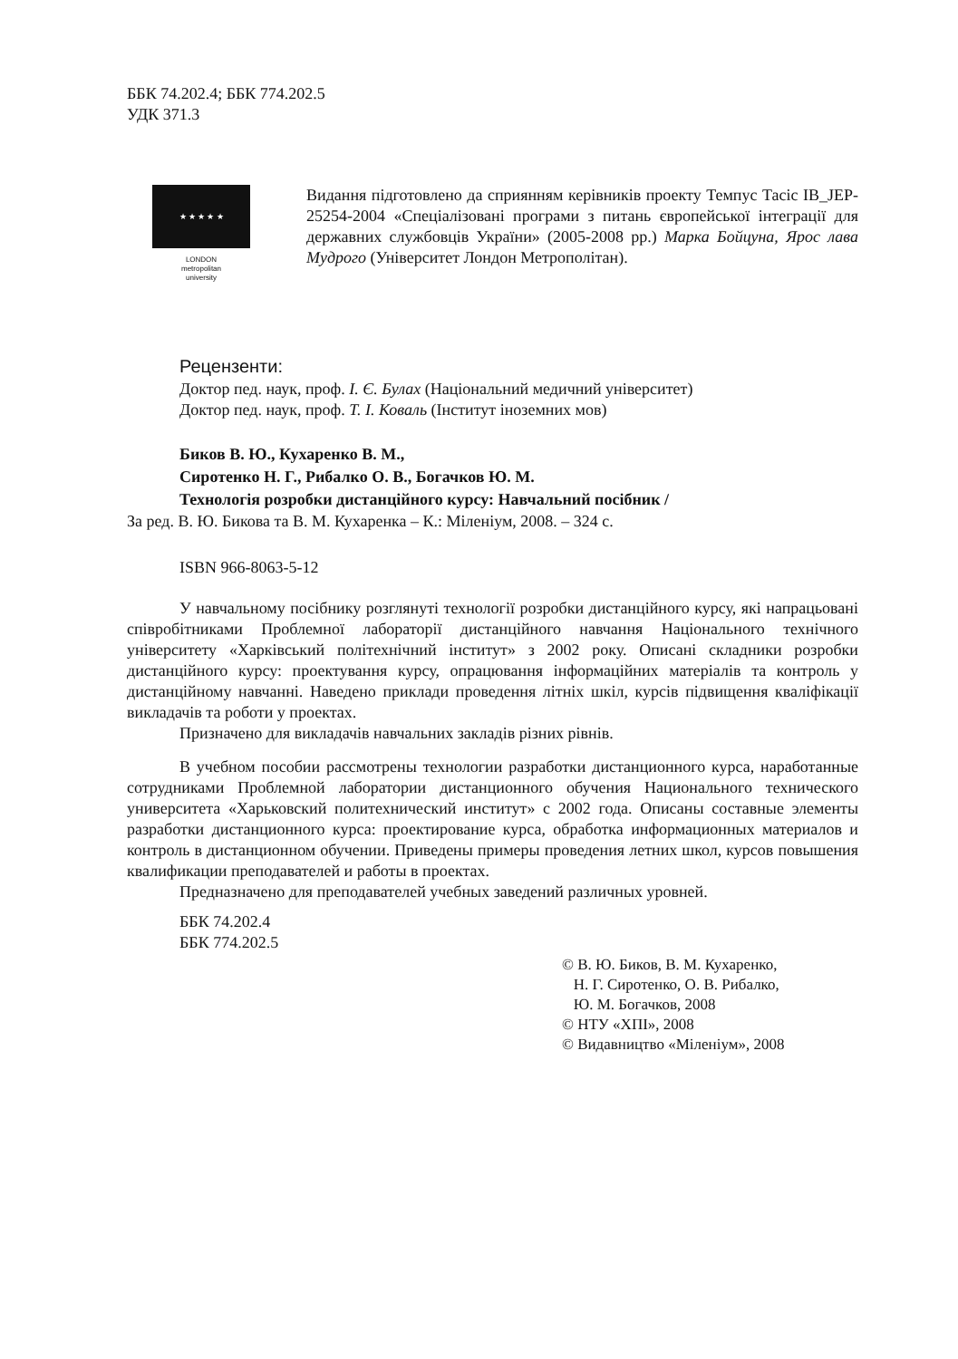ББК 74.202.4; ББК 774.202.5
УДК 371.3
★ ★ ★ ★ ★
LONDON
metropolitan
university
Видання підготовлено да сприянням керівників проекту Темпус Тасіс IB_JEP-25254-2004 «Спеціалізовані програми з питань європейської інтеграції для державних службовців України» (2005-2008 рр.) Марка Бойцуна, Ярос лава Мудрого (Університет Лондон Метрополітан).
Рецензенти:
Доктор пед. наук, проф. І. Є. Булах (Національний медичний університет)
Доктор пед. наук, проф. Т. І. Коваль (Інститут іноземних мов)
Биков В. Ю., Кухаренко В. М.,
Сиротенко Н. Г., Рибалко О. В., Богачков Ю. М.
Технологія розробки дистанційного курсу: Навчальний посібник /
За ред. В. Ю. Бикова та В. М. Кухаренка – К.: Міленіум, 2008. – 324 с.
ISBN 966-8063-5-12
У навчальному посібнику розглянуті технології розробки дистанційного курсу, які напрацьовані співробітниками Проблемної лабораторії дистанційного навчання Національного технічного університету «Харківський політехнічний інститут» з 2002 року. Описані складники розробки дистанційного курсу: проектування курсу, опрацювання інформаційних матеріалів та контроль у дистанційному навчанні. Наведено приклади проведення літніх шкіл, курсів підвищення кваліфікації викладачів та роботи у проектах.
Призначено для викладачів навчальних закладів різних рівнів.
В учебном пособии рассмотрены технологии разработки дистанционного курса, наработанные сотрудниками Проблемной лаборатории дистанционного обучения Национального технического университета «Харьковский политехнический институт» с 2002 года. Описаны составные элементы разработки дистанционного курса: проектирование курса, обработка информационных материалов и контроль в дистанционном обучении. Приведены примеры проведения летних школ, курсов повышения квалификации преподавателей и работы в проектах.
Предназначено для преподавателей учебных заведений различных уровней.
ББК 74.202.4
ББК 774.202.5
© В. Ю. Биков, В. М. Кухаренко,
Н. Г. Сиротенко, О. В. Рибалко,
Ю. М. Богачков, 2008
© НТУ «ХПІ», 2008
© Видавництво «Міленіум», 2008